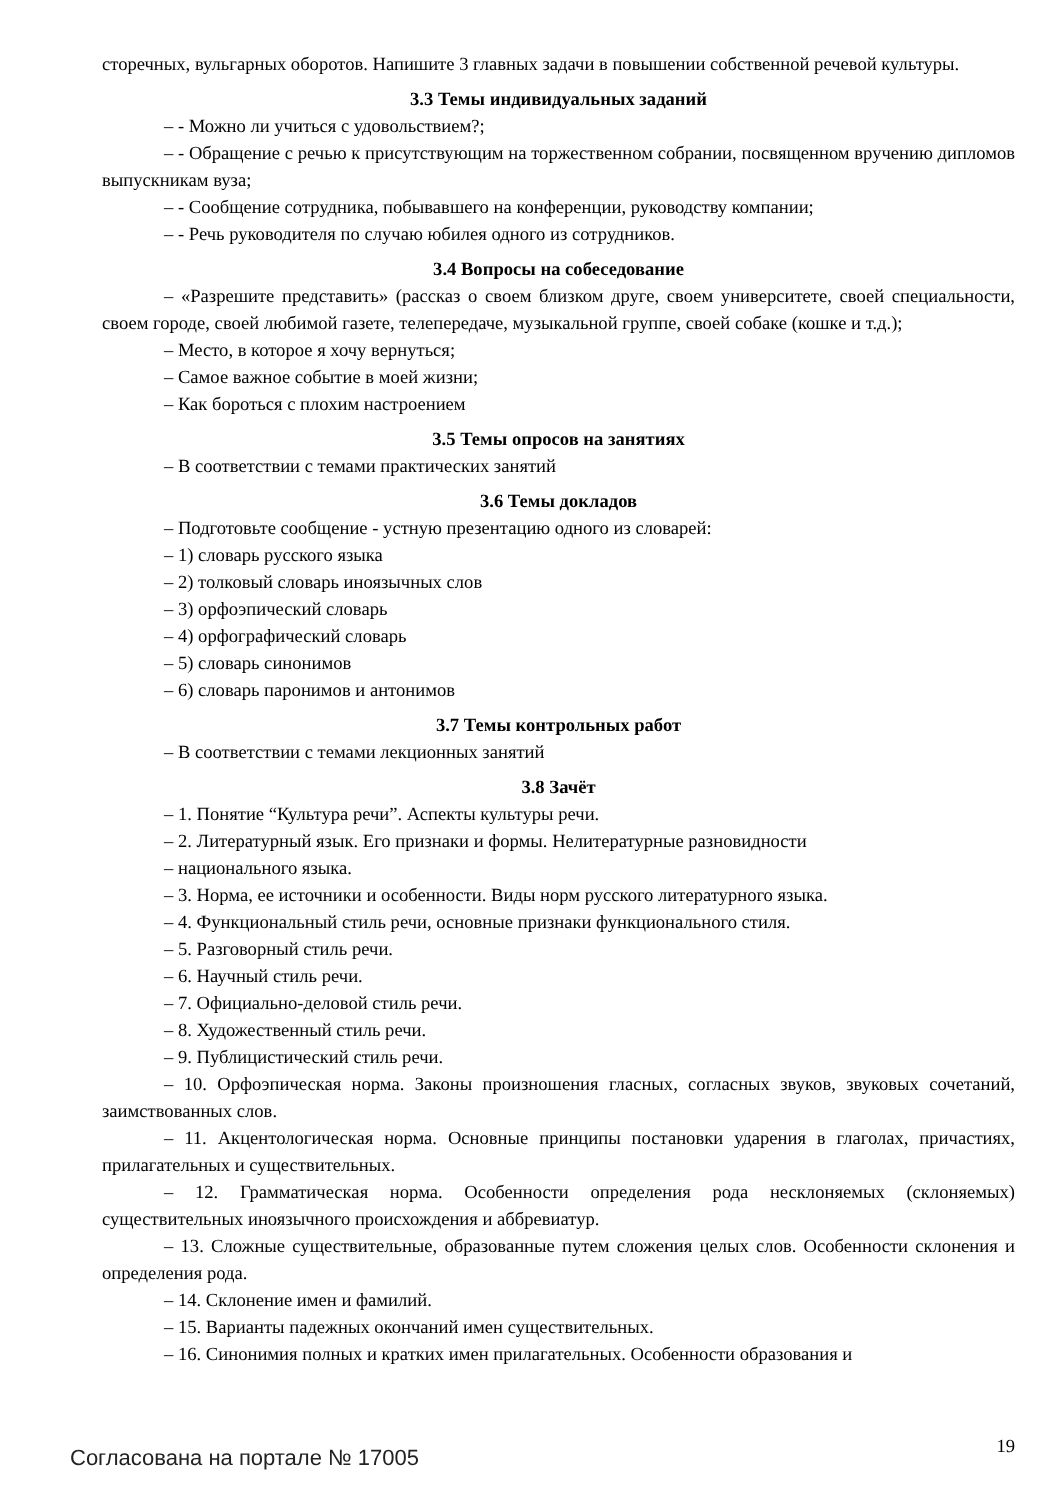сторечных, вульгарных оборотов. Напишите 3 главных задачи в повышении собственной речевой культуры.
3.3 Темы индивидуальных заданий
– - Можно ли учиться с удовольствием?;
– - Обращение с речью к присутствующим на торжественном собрании, посвященном вручению дипломов выпускникам вуза;
– - Сообщение сотрудника, побывавшего на конференции, руководству компании;
– - Речь руководителя по случаю юбилея одного из сотрудников.
3.4 Вопросы на собеседование
– «Разрешите представить» (рассказ о своем близком друге, своем университете, своей специальности, своем городе, своей любимой газете, телепередаче, музыкальной группе, своей собаке (кошке и т.д.);
– Место, в которое я хочу вернуться;
– Самое важное событие в моей жизни;
– Как бороться с плохим настроением
3.5 Темы опросов на занятиях
– В соответствии с темами практических занятий
3.6 Темы докладов
– Подготовьте сообщение - устную презентацию одного из словарей:
– 1) словарь русского языка
– 2) толковый словарь иноязычных слов
– 3) орфоэпический словарь
– 4) орфографический словарь
– 5) словарь синонимов
– 6) словарь паронимов и антонимов
3.7 Темы контрольных работ
– В соответствии с темами лекционных занятий
3.8 Зачёт
– 1. Понятие “Культура речи”. Аспекты культуры речи.
– 2. Литературный язык. Его признаки и формы. Нелитературные разновидности
– национального языка.
– 3. Норма, ее источники и особенности. Виды норм русского литературного языка.
– 4. Функциональный стиль речи, основные признаки функционального стиля.
– 5. Разговорный стиль речи.
– 6. Научный стиль речи.
– 7. Официально-деловой стиль речи.
– 8. Художественный стиль речи.
– 9. Публицистический стиль речи.
– 10. Орфоэпическая норма. Законы произношения гласных, согласных звуков, звуковых сочетаний, заимствованных слов.
– 11. Акцентологическая норма. Основные принципы постановки ударения в глаголах, причастиях, прилагательных и существительных.
– 12. Грамматическая норма. Особенности определения рода несклоняемых (склоняемых) существительных иноязычного происхождения и аббревиатур.
– 13. Сложные существительные, образованные путем сложения целых слов. Особенности склонения и определения рода.
– 14. Склонение имен и фамилий.
– 15. Варианты падежных окончаний имен существительных.
– 16. Синонимия полных и кратких имен прилагательных. Особенности образования и
Согласована на портале № 17005 19